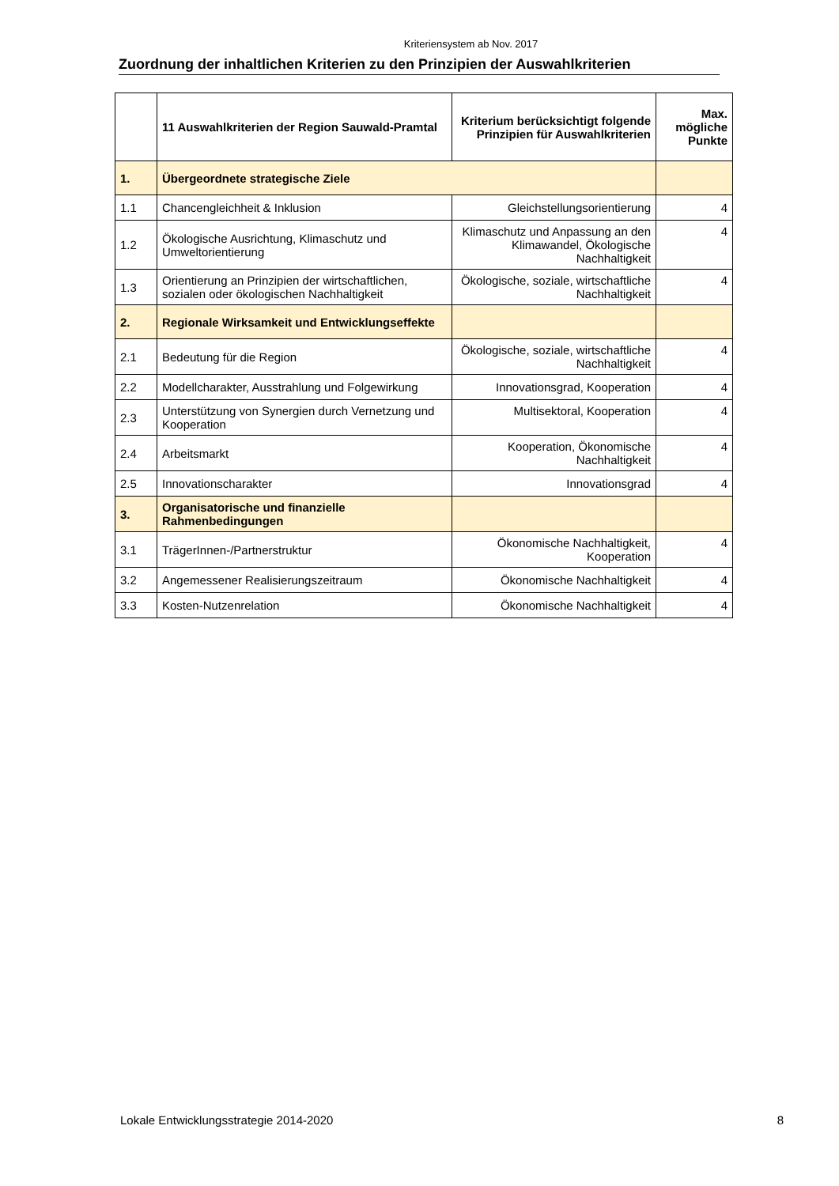Kriteriensystem ab Nov. 2017
Zuordnung der inhaltlichen Kriterien zu den Prinzipien der Auswahlkriterien
| | 11 Auswahlkriterien der Region Sauwald-Pramtal | Kriterium berücksichtigt folgende Prinzipien für Auswahlkriterien | Max. mögliche Punkte |
| --- | --- | --- | --- |
| 1. | Übergeordnete strategische Ziele | | |
| 1.1 | Chancengleichheit & Inklusion | Gleichstellungsorientierung | 4 |
| 1.2 | Ökologische Ausrichtung, Klimaschutz und Umweltorientierung | Klimaschutz und Anpassung an den Klimawandel, Ökologische Nachhaltigkeit | 4 |
| 1.3 | Orientierung an Prinzipien der wirtschaftlichen, sozialen oder ökologischen Nachhaltigkeit | Ökologische, soziale, wirtschaftliche Nachhaltigkeit | 4 |
| 2. | Regionale Wirksamkeit und Entwicklungseffekte | | |
| 2.1 | Bedeutung für die Region | Ökologische, soziale, wirtschaftliche Nachhaltigkeit | 4 |
| 2.2 | Modellcharakter, Ausstrahlung und Folgewirkung | Innovationsgrad, Kooperation | 4 |
| 2.3 | Unterstützung von Synergien durch Vernetzung und Kooperation | Multisektoral, Kooperation | 4 |
| 2.4 | Arbeitsmarkt | Kooperation, Ökonomische Nachhaltigkeit | 4 |
| 2.5 | Innovationscharakter | Innovationsgrad | 4 |
| 3. | Organisatorische und finanzielle Rahmenbedingungen | | |
| 3.1 | TrägerInnen-/Partnerstruktur | Ökonomische Nachhaltigkeit, Kooperation | 4 |
| 3.2 | Angemessener Realisierungszeitraum | Ökonomische Nachhaltigkeit | 4 |
| 3.3 | Kosten-Nutzenrelation | Ökonomische Nachhaltigkeit | 4 |
Lokale Entwicklungsstrategie 2014-2020 8